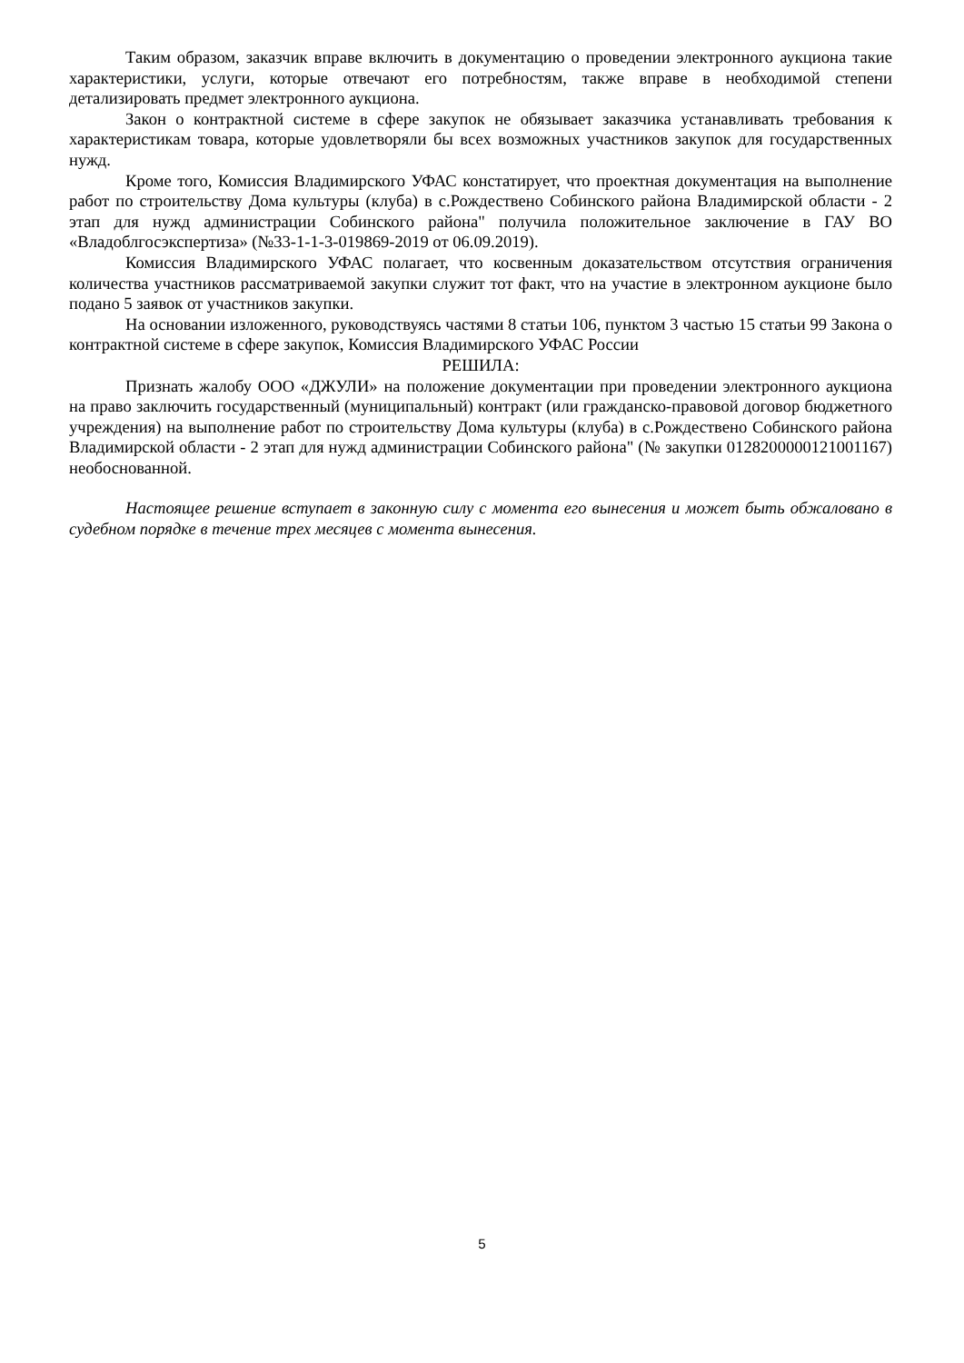Таким образом, заказчик вправе включить в документацию о проведении электронного аукциона такие характеристики, услуги, которые отвечают его потребностям, также вправе в необходимой степени детализировать предмет электронного аукциона.
Закон о контрактной системе в сфере закупок не обязывает заказчика устанавливать требования к характеристикам товара, которые удовлетворяли бы всех возможных участников закупок для государственных нужд.
Кроме того, Комиссия Владимирского УФАС констатирует, что проектная документация на выполнение работ по строительству Дома культуры (клуба) в с.Рождествено Собинского района Владимирской области - 2 этап для нужд администрации Собинского района" получила положительное заключение в ГАУ ВО «Владоблгосэкспертиза» (№33-1-1-3-019869-2019 от 06.09.2019).
Комиссия Владимирского УФАС полагает, что косвенным доказательством отсутствия ограничения количества участников рассматриваемой закупки служит тот факт, что на участие в электронном аукционе было подано 5 заявок от участников закупки.
На основании изложенного, руководствуясь частями 8 статьи 106, пунктом 3 частью 15 статьи 99 Закона о контрактной системе в сфере закупок, Комиссия Владимирского УФАС России
РЕШИЛА:
Признать жалобу ООО «ДЖУЛИ» на положение документации при проведении электронного аукциона на право заключить государственный (муниципальный) контракт (или гражданско-правовой договор бюджетного учреждения) на выполнение работ по строительству Дома культуры (клуба) в с.Рождествено Собинского района Владимирской области - 2 этап для нужд администрации Собинского района" (№ закупки 0128200000121001167) необоснованной.
Настоящее решение вступает в законную силу с момента его вынесения и может быть обжаловано в судебном порядке в течение трех месяцев с момента вынесения.
5